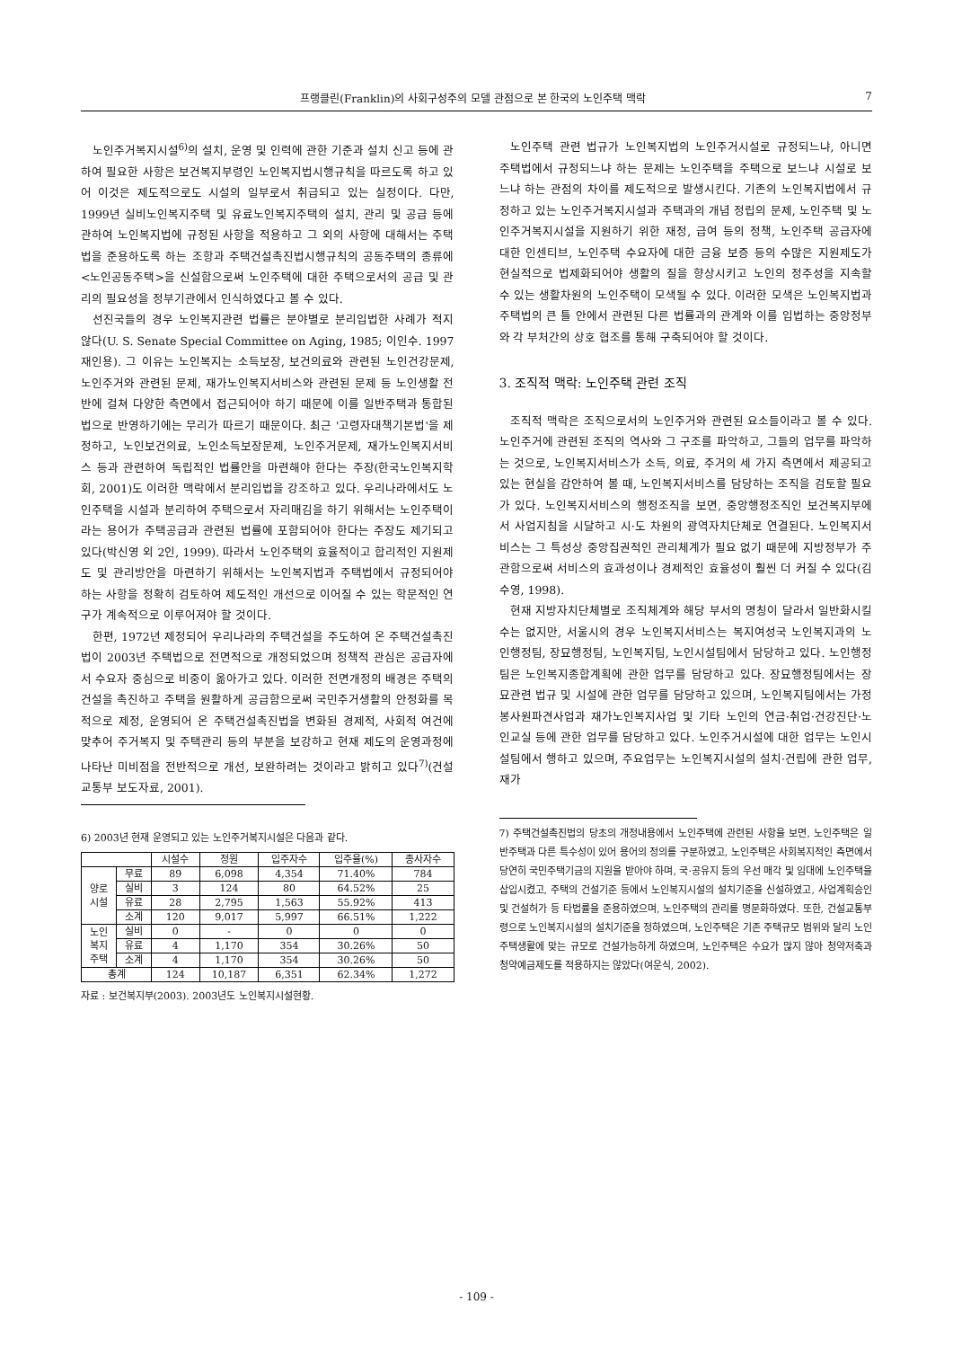프랭클린(Franklin)의 사회구성주의 모델 관점으로 본 한국의 노인주택 맥락 7
노인주거복지시설<sup>6)</sup>의 설치, 운영 및 인력에 관한 기준과 설치 신고 등에 관하여 필요한 사항은 보건복지부령인 노인복지법시행규칙을 따르도록 하고 있어 이것은 제도적으로도 시설의 일부로서 취급되고 있는 실정이다. 다만, 1999년 실비노인복지주택 및 유료노인복지주택의 설치, 관리 및 공급 등에 관하여 노인복지법에 규정된 사항을 적용하고 그 외의 사항에 대해서는 주택법을 준용하도록 하는 조항과 주택건설촉진법시행규칙의 공동주택의 종류에 <노인공동주택>을 신설함으로써 노인주택에 대한 주택으로서의 공급 및 관리의 필요성을 정부기관에서 인식하였다고 볼 수 있다.
선진국들의 경우 노인복지관련 법률은 분야별로 분리입법한 사례가 적지 않다(U. S. Senate Special Committee on Aging, 1985; 이인수. 1997 재인용). 그 이유는 노인복지는 소득보장, 보건의료와 관련된 노인건강문제, 노인주거와 관련된 문제, 재가노인복지서비스와 관련된 문제 등 노인생활 전반에 걸쳐 다양한 측면에서 접근되어야 하기 때문에 이를 일반주택과 통합된 법으로 반영하기에는 무리가 따르기 때문이다. 최근 '고령자대책기본법'을 제정하고, 노인보건의료, 노인소득보장문제, 노인주거문제, 재가노인복지서비스 등과 관련하여 독립적인 법률안을 마련해야 한다는 주장(한국노인복지학회, 2001)도 이러한 맥락에서 분리입법을 강조하고 있다. 우리나라에서도 노인주택을 시설과 분리하여 주택으로서 자리매김을 하기 위해서는 노인주택이라는 용어가 주택공급과 관련된 법률에 포함되어야 한다는 주장도 제기되고 있다(박신영 외 2인, 1999). 따라서 노인주택의 효율적이고 합리적인 지원제도 및 관리방안을 마련하기 위해서는 노인복지법과 주택법에서 규정되어야 하는 사항을 정확히 검토하여 제도적인 개선으로 이어질 수 있는 학문적인 연구가 계속적으로 이루어져야 할 것이다.
한편, 1972년 제정되어 우리나라의 주택건설을 주도하여 온 주택건설촉진법이 2003년 주택법으로 전면적으로 개정되었으며 정책적 관심은 공급자에서 수요자 중심으로 비중이 옮아가고 있다. 이러한 전면개정의 배경은 주택의 건설을 촉진하고 주택을 원활하게 공급함으로써 국민주거생활의 안정화를 목적으로 제정, 운영되어 온 주택건설촉진법을 변화된 경제적, 사회적 여건에 맞추어 주거복지 및 주택관리 등의 부분을 보강하고 현재 제도의 운영과정에 나타난 미비점을 전반적으로 개선, 보완하려는 것이라고 밝히고 있다<sup>7)</sup>(건설교통부 보도자료, 2001).
6) 2003년 현재 운영되고 있는 노인주거복지시설은 다음과 같다.
| | | 시설수 | 정원 | 입주자수 | 입주율(%) | 종사자수 |
| --- | --- | --- | --- | --- | --- | --- |
| 양로 시설 | 무료 | 89 | 6,098 | 4,354 | 71.40% | 784 |
| | 실비 | 3 | 124 | 80 | 64.52% | 25 |
| | 유료 | 28 | 2,795 | 1,563 | 55.92% | 413 |
| | 소계 | 120 | 9,017 | 5,997 | 66.51% | 1,222 |
| 노인 복지 주택 | 실비 | 0 | - | 0 | 0 | 0 |
| | 유료 | 4 | 1,170 | 354 | 30.26% | 50 |
| | 소계 | 4 | 1,170 | 354 | 30.26% | 50 |
| 총계 | | 124 | 10,187 | 6,351 | 62.34% | 1,272 |
자료 : 보건복지부(2003). 2003년도 노인복지시설현황.
노인주택 관련 법규가 노인복지법의 노인주거시설로 규정되느냐, 아니면 주택법에서 규정되느냐 하는 문제는 노인주택을 주택으로 보느냐 시설로 보느냐 하는 관점의 차이를 제도적으로 발생시킨다. 기존의 노인복지법에서 규정하고 있는 노인주거복지시설과 주택과의 개념 정립의 문제, 노인주택 및 노인주거복지시설을 지원하기 위한 재정, 급여 등의 정책, 노인주택 공급자에 대한 인센티브, 노인주택 수요자에 대한 금융 보증 등의 수많은 지원제도가 현실적으로 법제화되어야 생활의 질을 향상시키고 노인의 정주성을 지속할 수 있는 생활차원의 노인주택이 모색될 수 있다. 이러한 모색은 노인복지법과 주택법의 큰 틀 안에서 관련된 다른 법률과의 관계와 이를 입법하는 중앙정부와 각 부처간의 상호 협조를 통해 구축되어야 할 것이다.
3. 조직적 맥락: 노인주택 관련 조직
조직적 맥락은 조직으로서의 노인주거와 관련된 요소들이라고 볼 수 있다. 노인주거에 관련된 조직의 역사와 그 구조를 파악하고, 그들의 업무를 파악하는 것으로, 노인복지서비스가 소득, 의료, 주거의 세 가지 측면에서 제공되고 있는 현실을 감안하여 볼 때, 노인복지서비스를 담당하는 조직을 검토할 필요가 있다. 노인복지서비스의 행정조직을 보면, 중앙행정조직인 보건복지부에서 사업지침을 시달하고 시·도 차원의 광역자치단체로 연결된다. 노인복지서비스는 그 특성상 중앙집권적인 관리체계가 필요 없기 때문에 지방정부가 주관함으로써 서비스의 효과성이나 경제적인 효율성이 훨씬 더 커질 수 있다(김수영, 1998).
현재 지방자치단체별로 조직체계와 해당 부서의 명칭이 달라서 일반화시킬 수는 없지만, 서울시의 경우 노인복지서비스는 복지여성국 노인복지과의 노인행정팀, 장묘행정팀, 노인복지팀, 노인시설팀에서 담당하고 있다. 노인행정팀은 노인복지종합계획에 관한 업무를 담당하고 있다. 장묘행정팀에서는 장묘관련 법규 및 시설에 관한 업무를 담당하고 있으며, 노인복지팀에서는 가정봉사원파견사업과 재가노인복지사업 및 기타 노인의 연금·취업·건강진단·노인교실 등에 관한 업무를 담당하고 있다. 노인주거시설에 대한 업무는 노인시설팀에서 행하고 있으며, 주요업무는 노인복지시설의 설치·건립에 관한 업무, 재가
7) 주택건설촉진법의 당초의 개정내용에서 노인주택에 관련된 사항을 보면, 노인주택은 일반주택과 다른 특수성이 있어 용어의 정의를 구분하였고, 노인주택은 사회복지적인 측면에서 당연히 국민주택기금의 지원을 받아야 하며, 국·공유지 등의 우선 매각 및 임대에 노인주택을 삽입시켰고, 주택의 건설기준 등에서 노인복지시설의 설치기준을 신설하였고, 사업계획승인 및 건설허가 등 타법률을 준용하였으며, 노인주택의 관리를 명문화하였다. 또한, 건설교통부령으로 노인복지시설의 설치기준을 정하였으며, 노인주택은 기존 주택규모 범위와 달리 노인주택생활에 맞는 규모로 건설가능하게 하였으며, 노인주택은 수요가 많지 않아 청약저축과 청약예금제도를 적용하지는 않았다(여운식, 2002).
- 109 -